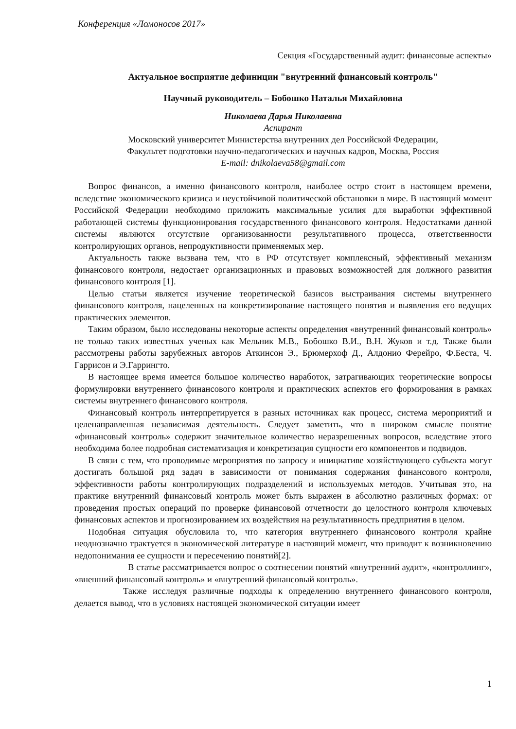Конференция «Ломоносов 2017»
Секция «Государственный аудит: финансовые аспекты»
Актуальное восприятие дефиниции "внутренний финансовый контроль"
Научный руководитель – Бобошко Наталья Михайловна
Николаева Дарья Николаевна
Аспирант
Московский университет Министерства внутренних дел Российской Федерации,
Факультет подготовки научно-педагогических и научных кадров, Москва, Россия
E-mail: dnikolaeva58@gmail.com
Вопрос финансов, а именно финансового контроля, наиболее остро стоит в настоящем времени, вследствие экономического кризиса и неустойчивой политической обстановки в мире. В настоящий момент Российской Федерации необходимо приложить максимальные усилия для выработки эффективной работающей системы функционирования государственного финансового контроля. Недостатками данной системы являются отсутствие организованности результативного процесса, ответственности контролирующих органов, непродуктивности применяемых мер.
Актуальность также вызвана тем, что в РФ отсутствует комплексный, эффективный механизм финансового контроля, недостает организационных и правовых возможностей для должного развития финансового контроля [1].
Целью статьи является изучение теоретической базисов выстраивания системы внутреннего финансового контроля, нацеленных на конкретизирование настоящего понятия и выявления его ведущих практических элементов.
Таким образом, было исследованы некоторые аспекты определения «внутренний финансовый контроль» не только таких известных ученых как Мельник М.В., Бобошко В.И., В.Н. Жуков и т.д. Также были рассмотрены работы зарубежных авторов Аткинсон Э., Брюмерхоф Д., Алдонио Ферейро, Ф.Беста, Ч. Гаррисон и Э.Гаррингто.
В настоящее время имеется большое количество наработок, затрагивающих теоретические вопросы формулировки внутреннего финансового контроля и практических аспектов его формирования в рамках системы внутреннего финансового контроля.
Финансовый контроль интерпретируется в разных источниках как процесс, система мероприятий и целенаправленная независимая деятельность. Следует заметить, что в широком смысле понятие «финансовый контроль» содержит значительное количество неразрешенных вопросов, вследствие этого необходима более подробная систематизация и конкретизация сущности его компонентов и подвидов.
В связи с тем, что проводимые мероприятия по запросу и инициативе хозяйствующего субъекта могут достигать большой ряд задач в зависимости от понимания содержания финансового контроля, эффективности работы контролирующих подразделений и используемых методов. Учитывая это, на практике внутренний финансовый контроль может быть выражен в абсолютно различных формах: от проведения простых операций по проверке финансовой отчетности до целостного контроля ключевых финансовых аспектов и прогнозированием их воздействия на результативность предприятия в целом.
Подобная ситуация обусловила то, что категория внутреннего финансового контроля крайне неоднозначно трактуется в экономической литературе в настоящий момент, что приводит к возникновению недопонимания ее сущности и пересечению понятий[2].
В статье рассматривается вопрос о соотнесении понятий «внутренний аудит», «контроллинг», «внешний финансовый контроль» и «внутренний финансовый контроль».
Также исследуя различные подходы к определению внутреннего финансового контроля, делается вывод, что в условиях настоящей экономической ситуации имеет
1